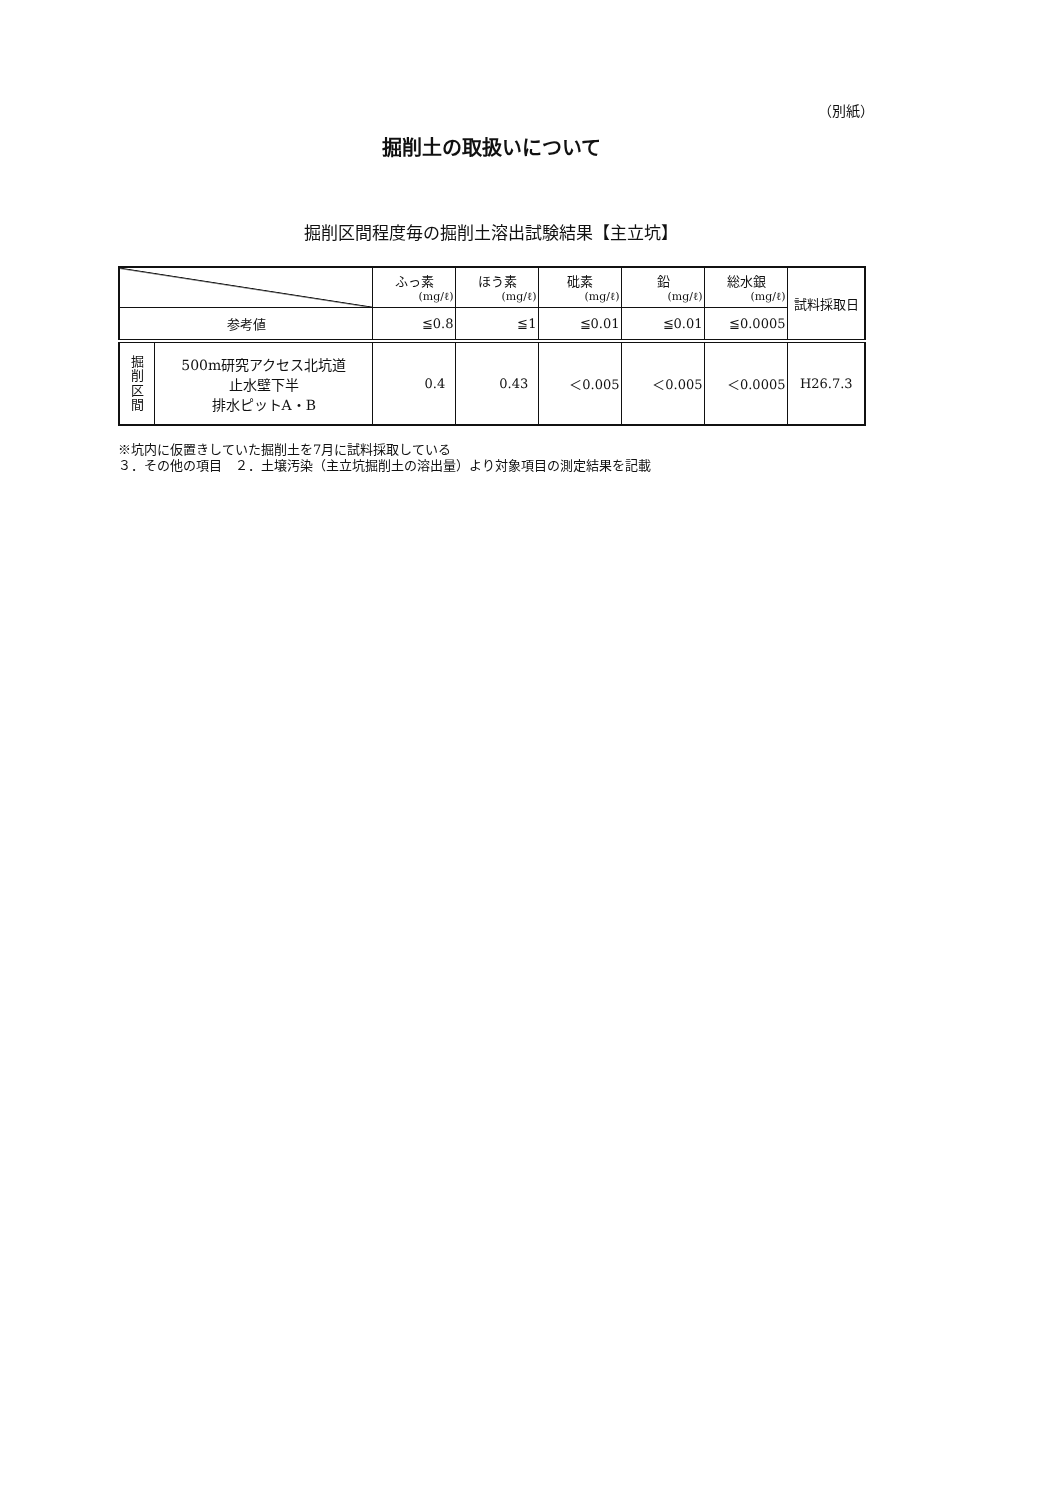（別紙）
掘削土の取扱いについて
掘削区間程度毎の掘削土溶出試験結果【主立坑】
| | | ふっ素 (mg/ℓ) | ほう素 (mg/ℓ) | 砒素 (mg/ℓ) | 鉛 (mg/ℓ) | 総水銀 (mg/ℓ) | 試料採取日 |
| --- | --- | --- | --- | --- | --- | --- | --- |
| 参考値 | | ≦0.8 | ≦1 | ≦0.01 | ≦0.01 | ≦0.0005 | |
| 掘 削 区 間 | 500m研究アクセス北坑道 止水壁下半 排水ピットA・B | 0.4 | 0.43 | ＜0.005 | ＜0.005 | ＜0.0005 | H26.7.3 |
※坑内に仮置きしていた掘削土を7月に試料採取している
３．その他の項目　２．土壌汚染（主立坑掘削土の溶出量）より対象項目の測定結果を記載